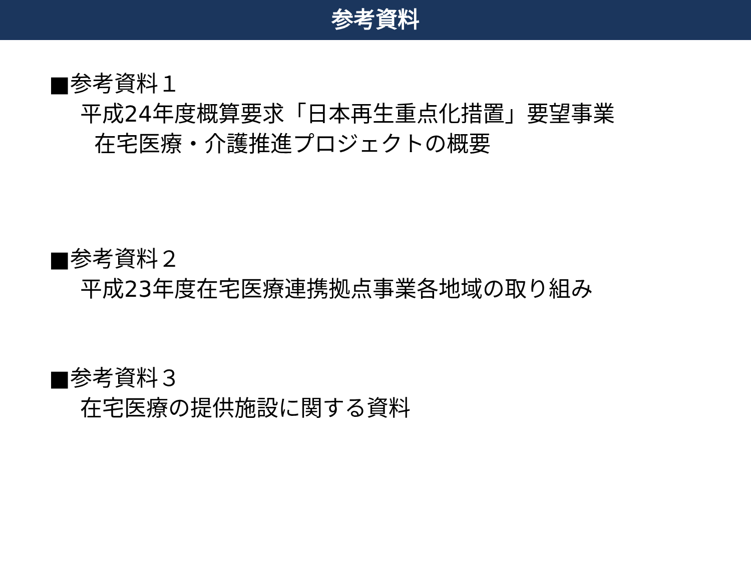参考資料
■参考資料１
平成24年度概算要求「日本再生重点化措置」要望事業
在宅医療・介護推進プロジェクトの概要
■参考資料２
平成23年度在宅医療連携拠点事業各地域の取り組み
■参考資料３
在宅医療の提供施設に関する資料